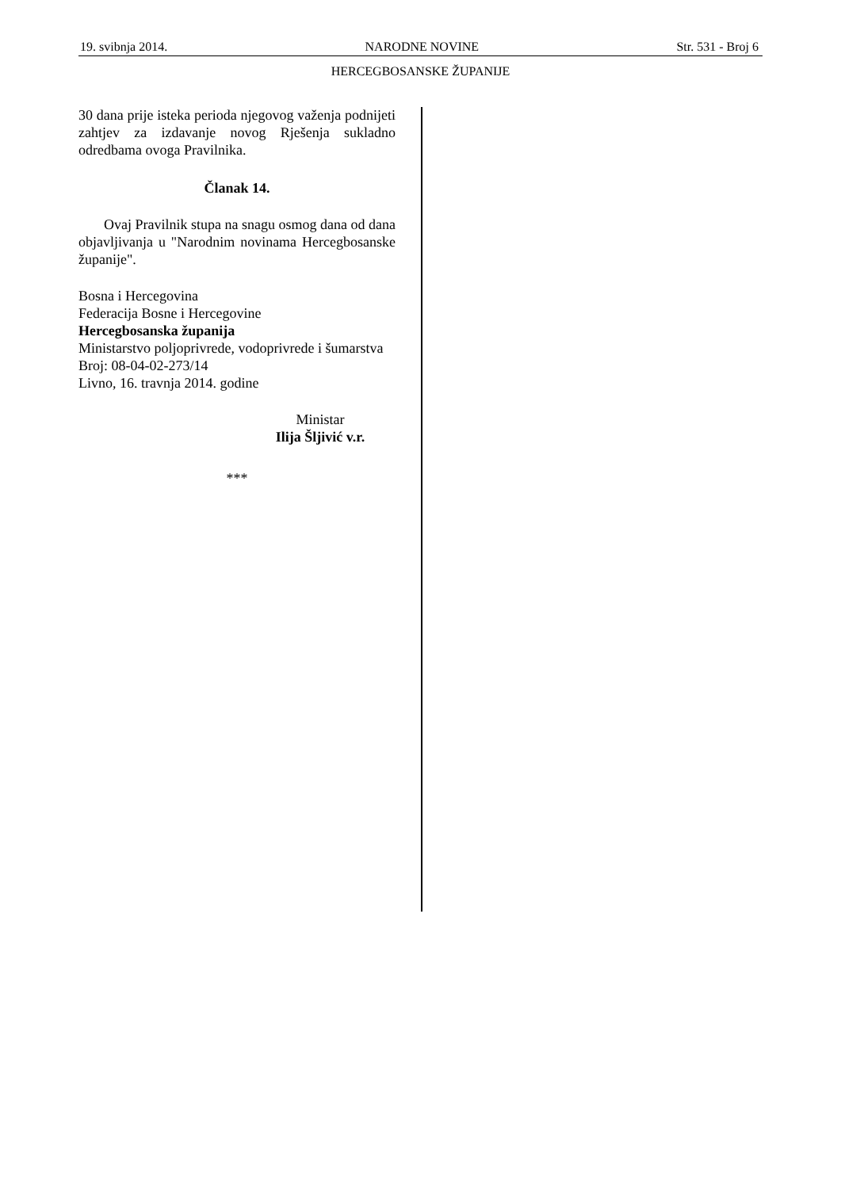19. svibnja 2014. NARODNE NOVINE Str. 531 - Broj 6
HERCEGBOSANSKE ŽUPANIJE
30 dana prije isteka perioda njegovog važenja podnijeti zahtjev za izdavanje novog Rješenja sukladno odredbama ovoga Pravilnika.
Članak 14.
Ovaj Pravilnik stupa na snagu osmog dana od dana objavljivanja u "Narodnim novinama Hercegbosanske županije".
Bosna i Hercegovina
Federacija Bosne i Hercegovine
Hercegbosanska županija
Ministarstvo poljoprivrede, vodoprivrede i šumarstva
Broj: 08-04-02-273/14
Livno, 16. travnja 2014. godine
Ministar
Ilija Šljivić v.r.
***